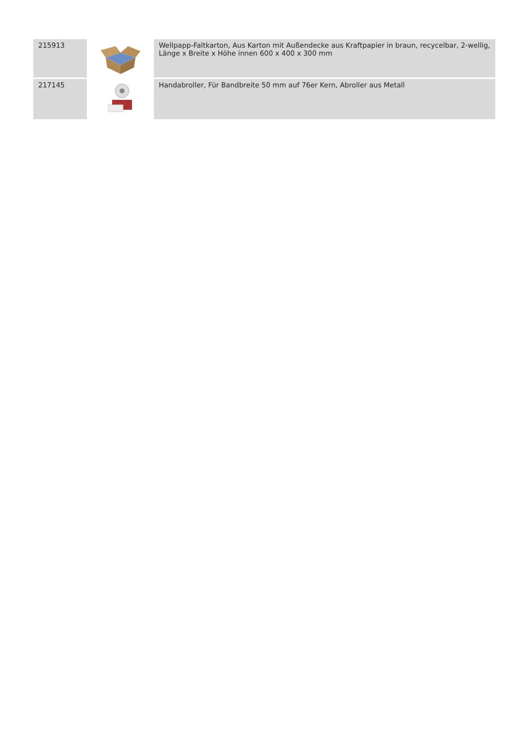| 215913 | | Wellpapp-Faltkarton, Aus Karton mit Außendecke aus Kraftpapier in braun, recycelbar, 2-wellig, Länge x Breite x Höhe innen 600 x 400 x 300 mm |
| 217145 | | Handabroller, Für Bandbreite 50 mm auf 76er Kern, Abroller aus Metall |